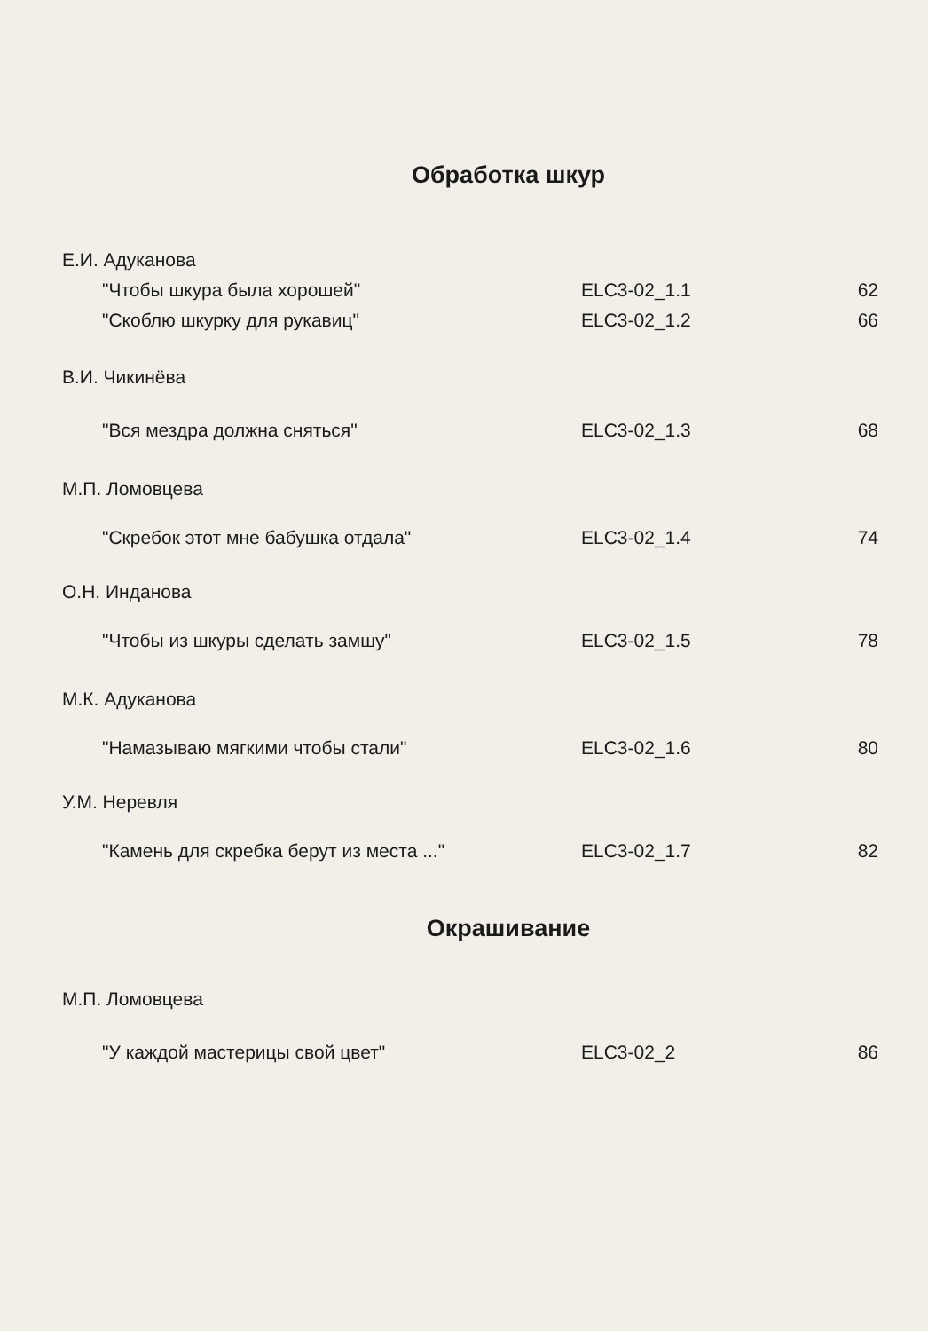Обработка шкур
| Е.И. Адуканова | | |
| "Чтобы шкура была хорошей" | ELC3-02_1.1 | 62 |
| "Скоблю шкурку для рукавиц" | ELC3-02_1.2 | 66 |
| В.И. Чикинёва | | |
| "Вся мездра должна сняться" | ELC3-02_1.3 | 68 |
| М.П. Ломовцева | | |
| "Скребок этот мне бабушка отдала" | ELC3-02_1.4 | 74 |
| О.Н. Инданова | | |
| "Чтобы из шкуры сделать замшу" | ELC3-02_1.5 | 78 |
| М.К. Адуканова | | |
| "Намазываю мягкими чтобы стали" | ELC3-02_1.6 | 80 |
| У.М. Неревля | | |
| "Камень для скребка берут из места ..." | ELC3-02_1.7 | 82 |
Окрашивание
| М.П. Ломовцева | | |
| "У каждой мастерицы свой цвет" | ELC3-02_2 | 86 |